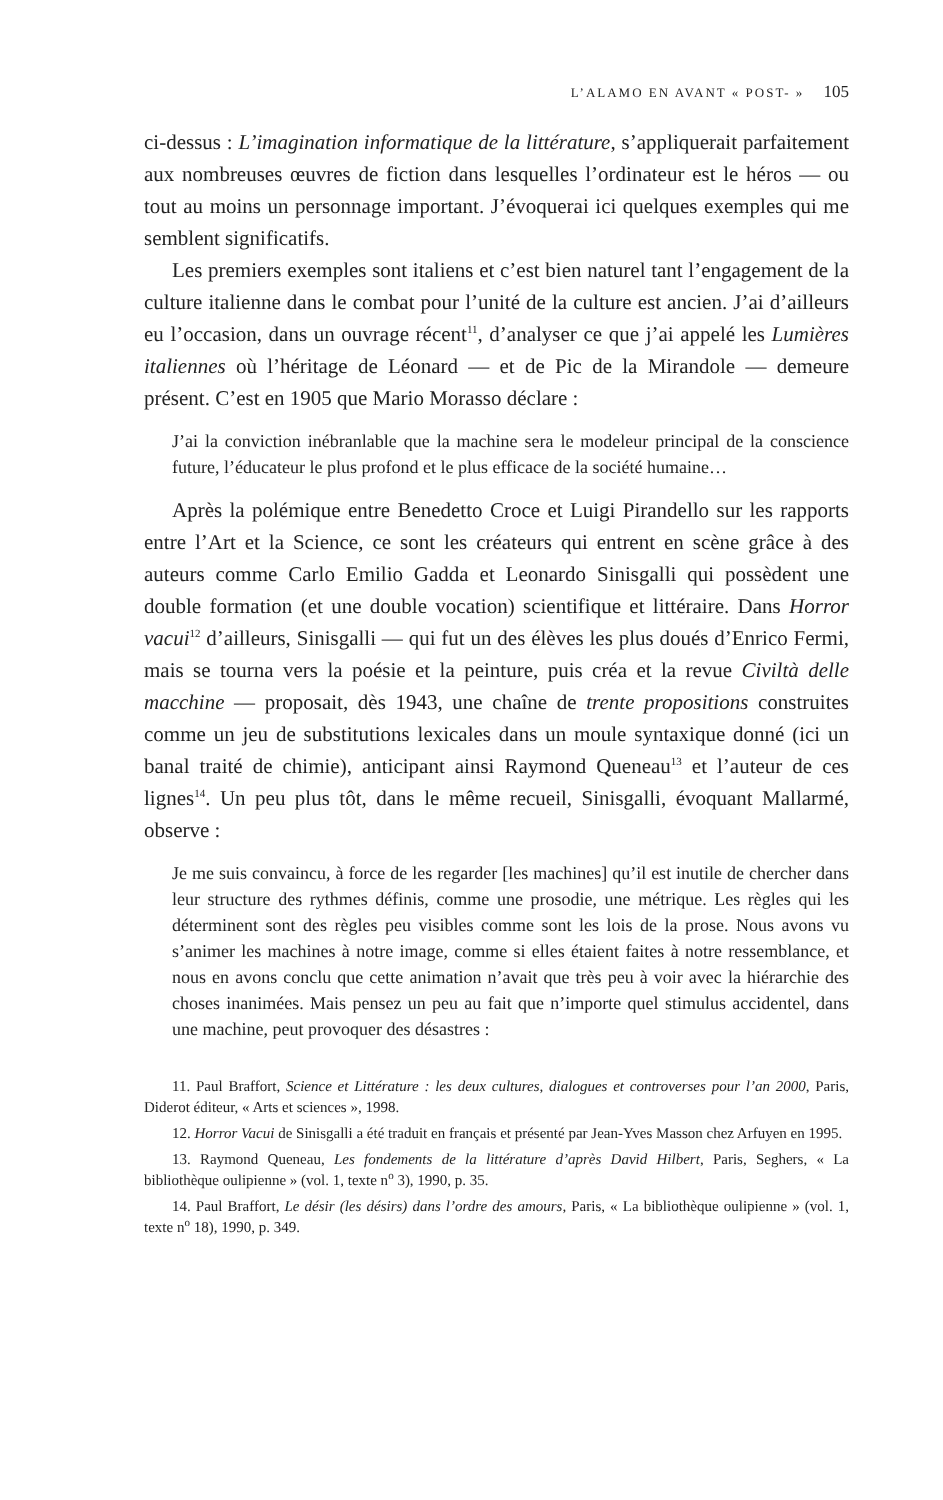L’ALAMO EN AVANT « POST- » 105
ci-dessus : L’imagination informatique de la littérature, s’appliquerait parfaitement aux nombreuses œuvres de fiction dans lesquelles l’ordinateur est le héros — ou tout au moins un personnage important. J’évoquerai ici quelques exemples qui me semblent significatifs.
Les premiers exemples sont italiens et c’est bien naturel tant l’engagement de la culture italienne dans le combat pour l’unité de la culture est ancien. J’ai d’ailleurs eu l’occasion, dans un ouvrage récent<sup>11</sup>, d’analyser ce que j’ai appelé les Lumières italiennes où l’héritage de Léonard — et de Pic de la Mirandole — demeure présent. C’est en 1905 que Mario Morasso déclare :
J’ai la conviction inébranlable que la machine sera le modeleur principal de la conscience future, l’éducateur le plus profond et le plus efficace de la société humaine…
Après la polémique entre Benedetto Croce et Luigi Pirandello sur les rapports entre l’Art et la Science, ce sont les créateurs qui entrent en scène grâce à des auteurs comme Carlo Emilio Gadda et Leonardo Sinisgalli qui possèdent une double formation (et une double vocation) scientifique et littéraire. Dans Horror vacui<sup>12</sup> d’ailleurs, Sinisgalli — qui fut un des élèves les plus doués d’Enrico Fermi, mais se tourna vers la poésie et la peinture, puis créa et la revue Civiltà delle macchine — proposait, dès 1943, une chaîne de trente propositions construites comme un jeu de substitutions lexicales dans un moule syntaxique donné (ici un banal traité de chimie), anticipant ainsi Raymond Queneau<sup>13</sup> et l’auteur de ces lignes<sup>14</sup>. Un peu plus tôt, dans le même recueil, Sinisgalli, évoquant Mallarmé, observe :
Je me suis convaincu, à force de les regarder [les machines] qu’il est inutile de chercher dans leur structure des rythmes définis, comme une prosodie, une métrique. Les règles qui les déterminent sont des règles peu visibles comme sont les lois de la prose. Nous avons vu s’animer les machines à notre image, comme si elles étaient faites à notre ressemblance, et nous en avons conclu que cette animation n’avait que très peu à voir avec la hiérarchie des choses inanimées. Mais pensez un peu au fait que n’importe quel stimulus accidentel, dans une machine, peut provoquer des désastres :
11. Paul Braffort, Science et Littérature : les deux cultures, dialogues et controverses pour l’an 2000, Paris, Diderot éditeur, « Arts et sciences », 1998.
12. Horror Vacui de Sinisgalli a été traduit en français et présenté par Jean-Yves Masson chez Arfuyen en 1995.
13. Raymond Queneau, Les fondements de la littérature d’après David Hilbert, Paris, Seghers, « La bibliothèque oulipienne » (vol. 1, texte n<sup>o</sup> 3), 1990, p. 35.
14. Paul Braffort, Le désir (les désirs) dans l’ordre des amours, Paris, « La bibliothèque oulipienne » (vol. 1, texte n<sup>o</sup> 18), 1990, p. 349.